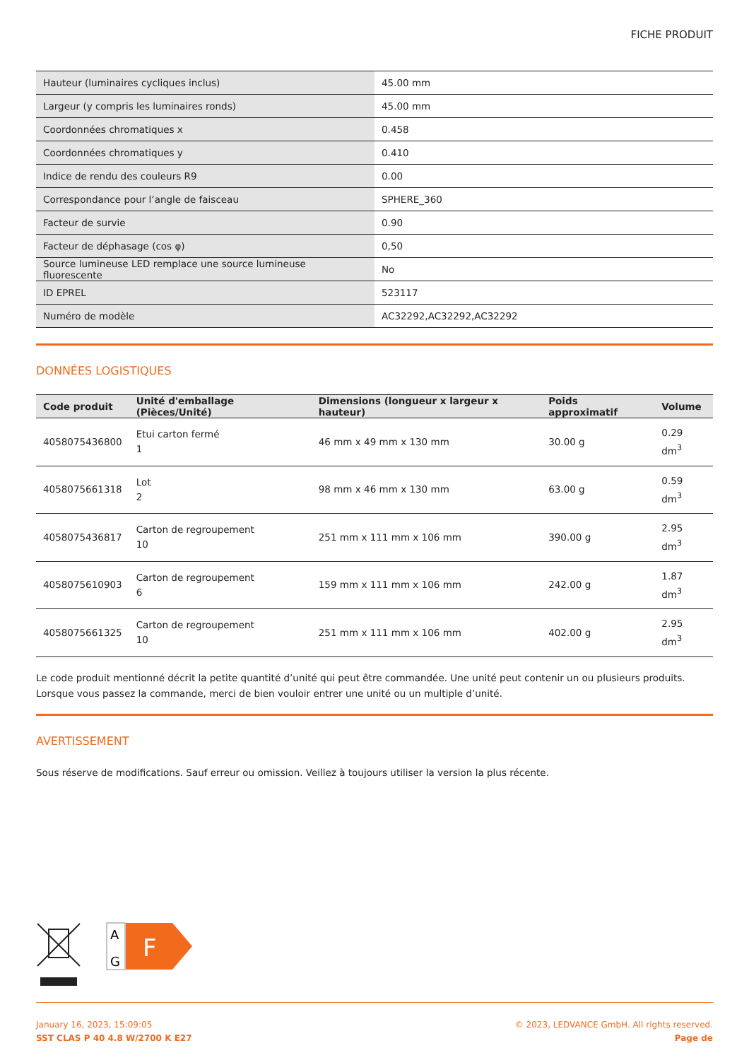FICHE PRODUIT
| Hauteur (luminaires cycliques inclus) | 45.00 mm |
| Largeur (y compris les luminaires ronds) | 45.00 mm |
| Coordonnées chromatiques x | 0.458 |
| Coordonnées chromatiques y | 0.410 |
| Indice de rendu des couleurs R9 | 0.00 |
| Correspondance pour l’angle de faisceau | SPHERE_360 |
| Facteur de survie | 0.90 |
| Facteur de déphasage (cos φ) | 0,50 |
| Source lumineuse LED remplace une source lumineuse fluorescente | No |
| ID EPREL | 523117 |
| Numéro de modèle | AC32292,AC32292,AC32292 |
DONNÉES LOGISTIQUES
| Code produit | Unité d'emballage (Pièces/Unité) | Dimensions (longueur x largeur x hauteur) | Poids approximatif | Volume |
| --- | --- | --- | --- | --- |
| 4058075436800 | Etui carton fermé 1 | 46 mm x 49 mm x 130 mm | 30.00 g | 0.29 dm<sup>3</sup> |
| 4058075661318 | Lot 2 | 98 mm x 46 mm x 130 mm | 63.00 g | 0.59 dm<sup>3</sup> |
| 4058075436817 | Carton de regroupement 10 | 251 mm x 111 mm x 106 mm | 390.00 g | 2.95 dm<sup>3</sup> |
| 4058075610903 | Carton de regroupement 6 | 159 mm x 111 mm x 106 mm | 242.00 g | 1.87 dm<sup>3</sup> |
| 4058075661325 | Carton de regroupement 10 | 251 mm x 111 mm x 106 mm | 402.00 g | 2.95 dm<sup>3</sup> |
Le code produit mentionné décrit la petite quantité d’unité qui peut être commandée. Une unité peut contenir un ou plusieurs produits. Lorsque vous passez la commande, merci de bien vouloir entrer une unité ou un multiple d’unité.
AVERTISSEMENT
Sous réserve de modifications. Sauf erreur ou omission. Veillez à toujours utiliser la version la plus récente.
A
G
F
January 16, 2023, 15:09:05
SST CLAS P 40 4.8 W/2700 K E27
© 2023, LEDVANCE GmbH. All rights reserved.
Page de